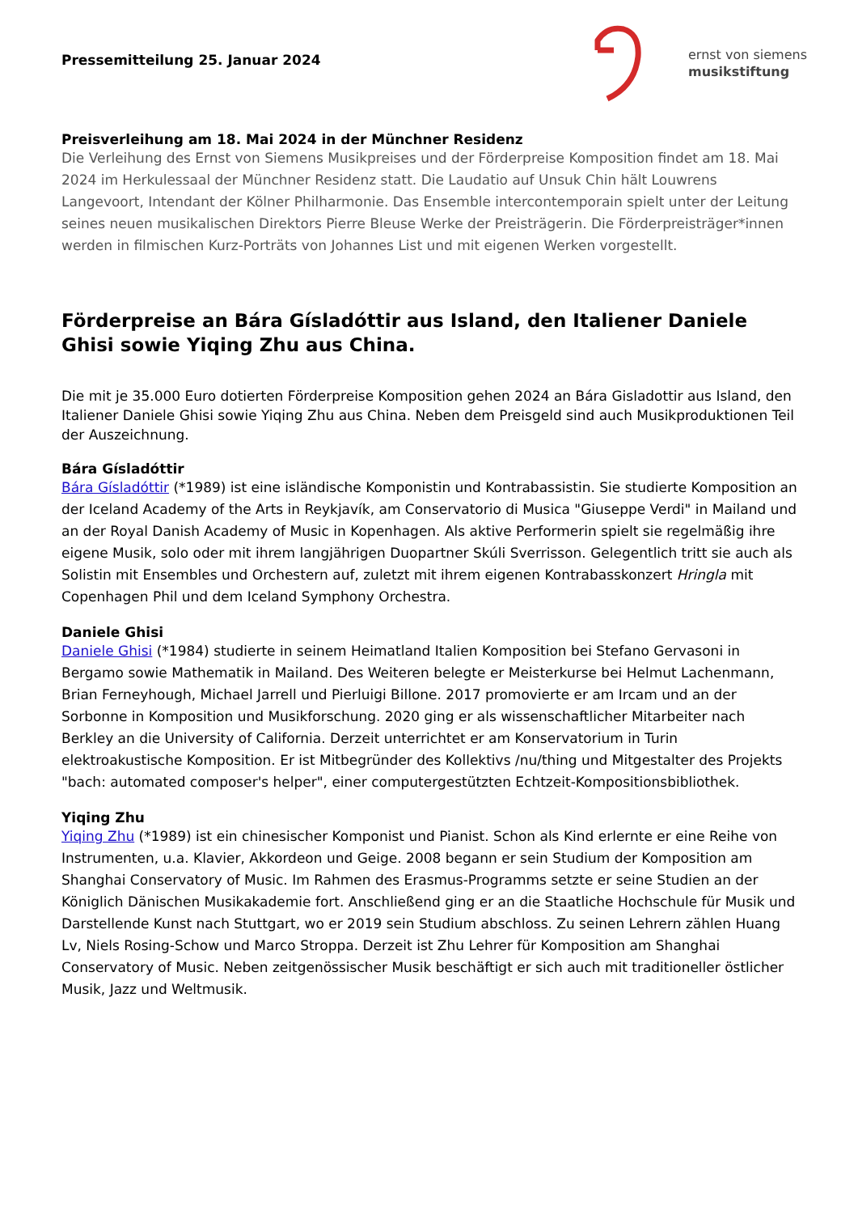Pressemitteilung 25. Januar 2024
ernst von siemens
musikstiftung
Preisverleihung am 18. Mai 2024 in der Münchner Residenz
Die Verleihung des Ernst von Siemens Musikpreises und der Förderpreise Komposition findet am 18. Mai 2024 im Herkulessaal der Münchner Residenz statt. Die Laudatio auf Unsuk Chin hält Louwrens Langevoort, Intendant der Kölner Philharmonie. Das Ensemble intercontemporain spielt unter der Leitung seines neuen musikalischen Direktors Pierre Bleuse Werke der Preisträgerin. Die Förderpreisträger*innen werden in filmischen Kurz-Porträts von Johannes List und mit eigenen Werken vorgestellt.
Förderpreise an Bára Gísladóttir aus Island, den Italiener Daniele Ghisi sowie Yiqing Zhu aus China.
Die mit je 35.000 Euro dotierten Förderpreise Komposition gehen 2024 an Bára Gisladottir aus Island, den Italiener Daniele Ghisi sowie Yiqing Zhu aus China. Neben dem Preisgeld sind auch Musikproduktionen Teil der Auszeichnung.
Bára Gísladóttir
Bára Gísladóttir (*1989) ist eine isländische Komponistin und Kontrabassistin. Sie studierte Komposition an der Iceland Academy of the Arts in Reykjavík, am Conservatorio di Musica "Giuseppe Verdi" in Mailand und an der Royal Danish Academy of Music in Kopenhagen. Als aktive Performerin spielt sie regelmäßig ihre eigene Musik, solo oder mit ihrem langjährigen Duopartner Skúli Sverrisson. Gelegentlich tritt sie auch als Solistin mit Ensembles und Orchestern auf, zuletzt mit ihrem eigenen Kontrabasskonzert Hringla mit Copenhagen Phil und dem Iceland Symphony Orchestra.
Daniele Ghisi
Daniele Ghisi (*1984) studierte in seinem Heimatland Italien Komposition bei Stefano Gervasoni in Bergamo sowie Mathematik in Mailand. Des Weiteren belegte er Meisterkurse bei Helmut Lachenmann, Brian Ferneyhough, Michael Jarrell und Pierluigi Billone. 2017 promovierte er am Ircam und an der Sorbonne in Komposition und Musikforschung. 2020 ging er als wissenschaftlicher Mitarbeiter nach Berkley an die University of California. Derzeit unterrichtet er am Konservatorium in Turin elektroakustische Komposition. Er ist Mitbegründer des Kollektivs /nu/thing und Mitgestalter des Projekts "bach: automated composer's helper", einer computergestützten Echtzeit-Kompositionsbibliothek.
Yiqing Zhu
Yiqing Zhu (*1989) ist ein chinesischer Komponist und Pianist. Schon als Kind erlernte er eine Reihe von Instrumenten, u.a. Klavier, Akkordeon und Geige. 2008 begann er sein Studium der Komposition am Shanghai Conservatory of Music. Im Rahmen des Erasmus-Programms setzte er seine Studien an der Königlich Dänischen Musikakademie fort. Anschließend ging er an die Staatliche Hochschule für Musik und Darstellende Kunst nach Stuttgart, wo er 2019 sein Studium abschloss. Zu seinen Lehrern zählen Huang Lv, Niels Rosing-Schow und Marco Stroppa. Derzeit ist Zhu Lehrer für Komposition am Shanghai Conservatory of Music. Neben zeitgenössischer Musik beschäftigt er sich auch mit traditioneller östlicher Musik, Jazz und Weltmusik.